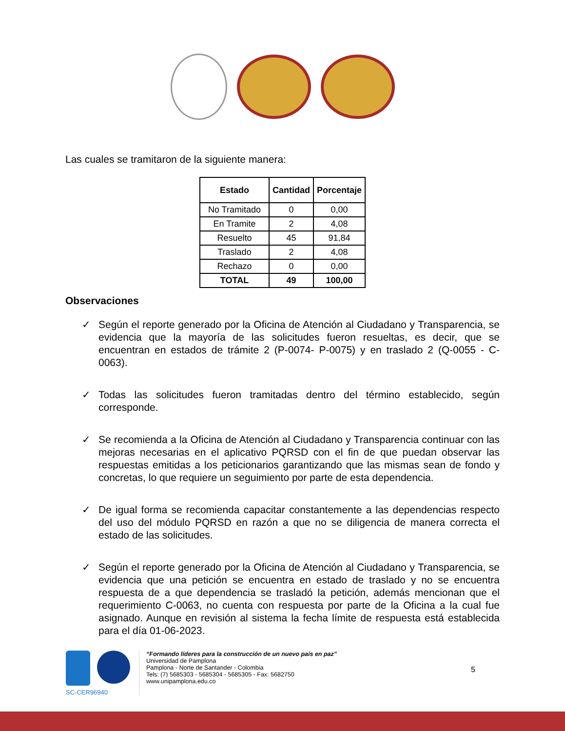Las cuales se tramitaron de la siguiente manera:
| Estado | Cantidad | Porcentaje |
| --- | --- | --- |
| No Tramitado | 0 | 0,00 |
| En Tramite | 2 | 4,08 |
| Resuelto | 45 | 91,84 |
| Traslado | 2 | 4,08 |
| Rechazo | 0 | 0,00 |
| TOTAL | 49 | 100,00 |
Observaciones
✓ Según el reporte generado por la Oficina de Atención al Ciudadano y Transparencia, se evidencia que la mayoría de las solicitudes fueron resueltas, es decir, que se encuentran en estados de trámite 2 (P-0074- P-0075) y en traslado 2 (Q-0055 - C-0063).
✓ Todas las solicitudes fueron tramitadas dentro del término establecido, según corresponde.
✓ Se recomienda a la Oficina de Atención al Ciudadano y Transparencia continuar con las mejoras necesarias en el aplicativo PQRSD con el fin de que puedan observar las respuestas emitidas a los peticionarios garantizando que las mismas sean de fondo y concretas, lo que requiere un seguimiento por parte de esta dependencia.
✓ De igual forma se recomienda capacitar constantemente a las dependencias respecto del uso del módulo PQRSD en razón a que no se diligencia de manera correcta el estado de las solicitudes.
✓ Según el reporte generado por la Oficina de Atención al Ciudadano y Transparencia, se evidencia que una petición se encuentra en estado de traslado y no se encuentra respuesta de a que dependencia se trasladó la petición, además mencionan que el requerimiento C-0063, no cuenta con respuesta por parte de la Oficina a la cual fue asignado. Aunque en revisión al sistema la fecha límite de respuesta está establecida para el día 01-06-2023.
SC-CER96940
“Formando líderes para la construcción de un nuevo país en paz”
Universidad de Pamplona
Pamplona - Norte de Santander - Colombia
Tels: (7) 5685303 - 5685304 - 5685305 - Fax: 5682750
www.unipamplona.edu.co
5